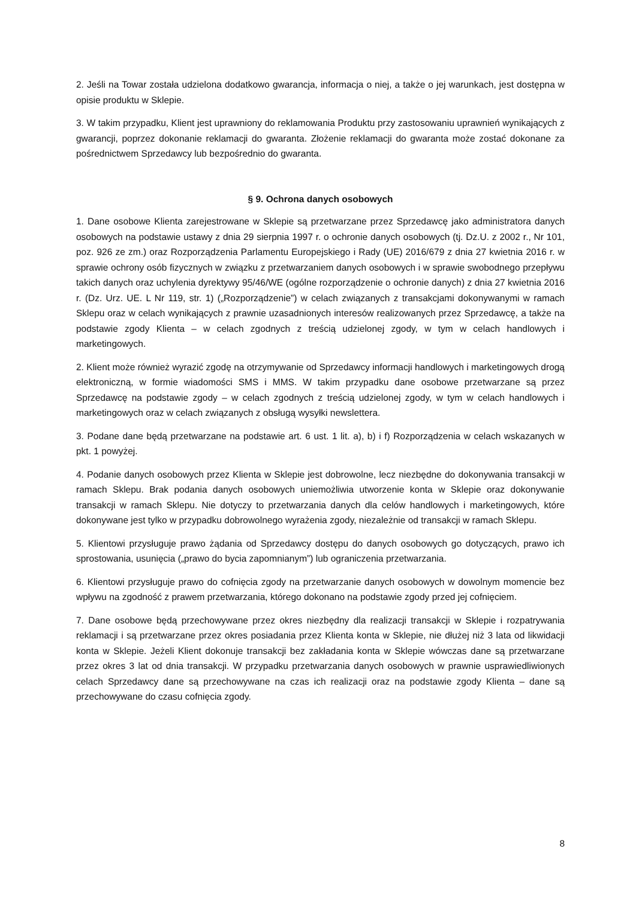2. Jeśli na Towar została udzielona dodatkowo gwarancja, informacja o niej, a także o jej warunkach, jest dostępna w opisie produktu w Sklepie.
3. W takim przypadku, Klient jest uprawniony do reklamowania Produktu przy zastosowaniu uprawnień wynikających z gwarancji, poprzez dokonanie reklamacji do gwaranta. Złożenie reklamacji do gwaranta może zostać dokonane za pośrednictwem Sprzedawcy lub bezpośrednio do gwaranta.
§ 9. Ochrona danych osobowych
1. Dane osobowe Klienta zarejestrowane w Sklepie są przetwarzane przez Sprzedawcę jako administratora danych osobowych na podstawie ustawy z dnia 29 sierpnia 1997 r. o ochronie danych osobowych (tj. Dz.U. z 2002 r., Nr 101, poz. 926 ze zm.) oraz Rozporządzenia Parlamentu Europejskiego i Rady (UE) 2016/679 z dnia 27 kwietnia 2016 r. w sprawie ochrony osób fizycznych w związku z przetwarzaniem danych osobowych i w sprawie swobodnego przepływu takich danych oraz uchylenia dyrektywy 95/46/WE (ogólne rozporządzenie o ochronie danych) z dnia 27 kwietnia 2016 r. (Dz. Urz. UE. L Nr 119, str. 1) („Rozporządzenie”) w celach związanych z transakcjami dokonywanymi w ramach Sklepu oraz w celach wynikających z prawnie uzasadnionych interesów realizowanych przez Sprzedawcę, a także na podstawie zgody Klienta – w celach zgodnych z treścią udzielonej zgody, w tym w celach handlowych i marketingowych.
2. Klient może również wyrazić zgodę na otrzymywanie od Sprzedawcy informacji handlowych i marketingowych drogą elektroniczną, w formie wiadomości SMS i MMS. W takim przypadku dane osobowe przetwarzane są przez Sprzedawcę na podstawie zgody – w celach zgodnych z treścią udzielonej zgody, w tym w celach handlowych i marketingowych oraz w celach związanych z obsługą wysyłki newslettera.
3. Podane dane będą przetwarzane na podstawie art. 6 ust. 1 lit. a), b) i f) Rozporządzenia w celach wskazanych w pkt. 1 powyżej.
4. Podanie danych osobowych przez Klienta w Sklepie jest dobrowolne, lecz niezbędne do dokonywania transakcji w ramach Sklepu. Brak podania danych osobowych uniemożliwia utworzenie konta w Sklepie oraz dokonywanie transakcji w ramach Sklepu. Nie dotyczy to przetwarzania danych dla celów handlowych i marketingowych, które dokonywane jest tylko w przypadku dobrowolnego wyrażenia zgody, niezależnie od transakcji w ramach Sklepu.
5. Klientowi przysługuje prawo żądania od Sprzedawcy dostępu do danych osobowych go dotyczących, prawo ich sprostowania, usunięcia („prawo do bycia zapomnianym”) lub ograniczenia przetwarzania.
6. Klientowi przysługuje prawo do cofnięcia zgody na przetwarzanie danych osobowych w dowolnym momencie bez wpływu na zgodność z prawem przetwarzania, którego dokonano na podstawie zgody przed jej cofnięciem.
7. Dane osobowe będą przechowywane przez okres niezbędny dla realizacji transakcji w Sklepie i rozpatrywania reklamacji i są przetwarzane przez okres posiadania przez Klienta konta w Sklepie, nie dłużej niż 3 lata od likwidacji konta w Sklepie. Jeżeli Klient dokonuje transakcji bez zakładania konta w Sklepie wówczas dane są przetwarzane przez okres 3 lat od dnia transakcji. W przypadku przetwarzania danych osobowych w prawnie usprawiedliwionych celach Sprzedawcy dane są przechowywane na czas ich realizacji oraz na podstawie zgody Klienta – dane są przechowywane do czasu cofnięcia zgody.
8